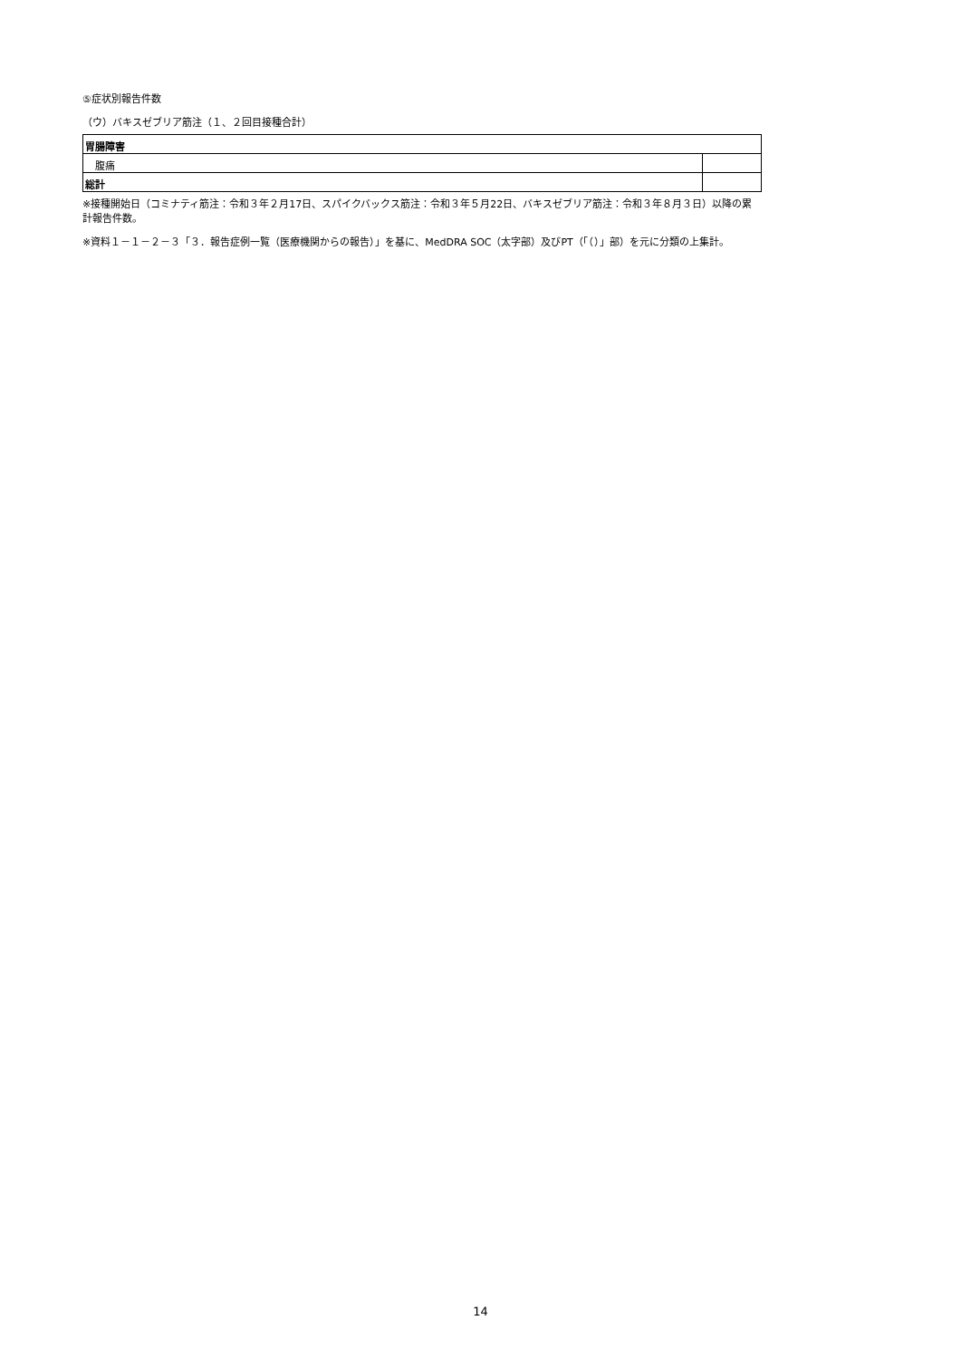⑤症状別報告件数
（ウ）バキスゼブリア筋注（１、２回目接種合計）
| 胃腸障害 | |
| 腹痛 | |
| 総計 | |
※接種開始日（コミナティ筋注：令和３年２月17日、スパイクバックス筋注：令和３年５月22日、バキスゼブリア筋注：令和３年８月３日）以降の累計報告件数。
※資料１－１－２－３「３．報告症例一覧（医療機関からの報告）」を基に、MedDRA SOC（太字部）及びPT（「（）」部）を元に分類の上集計。
14